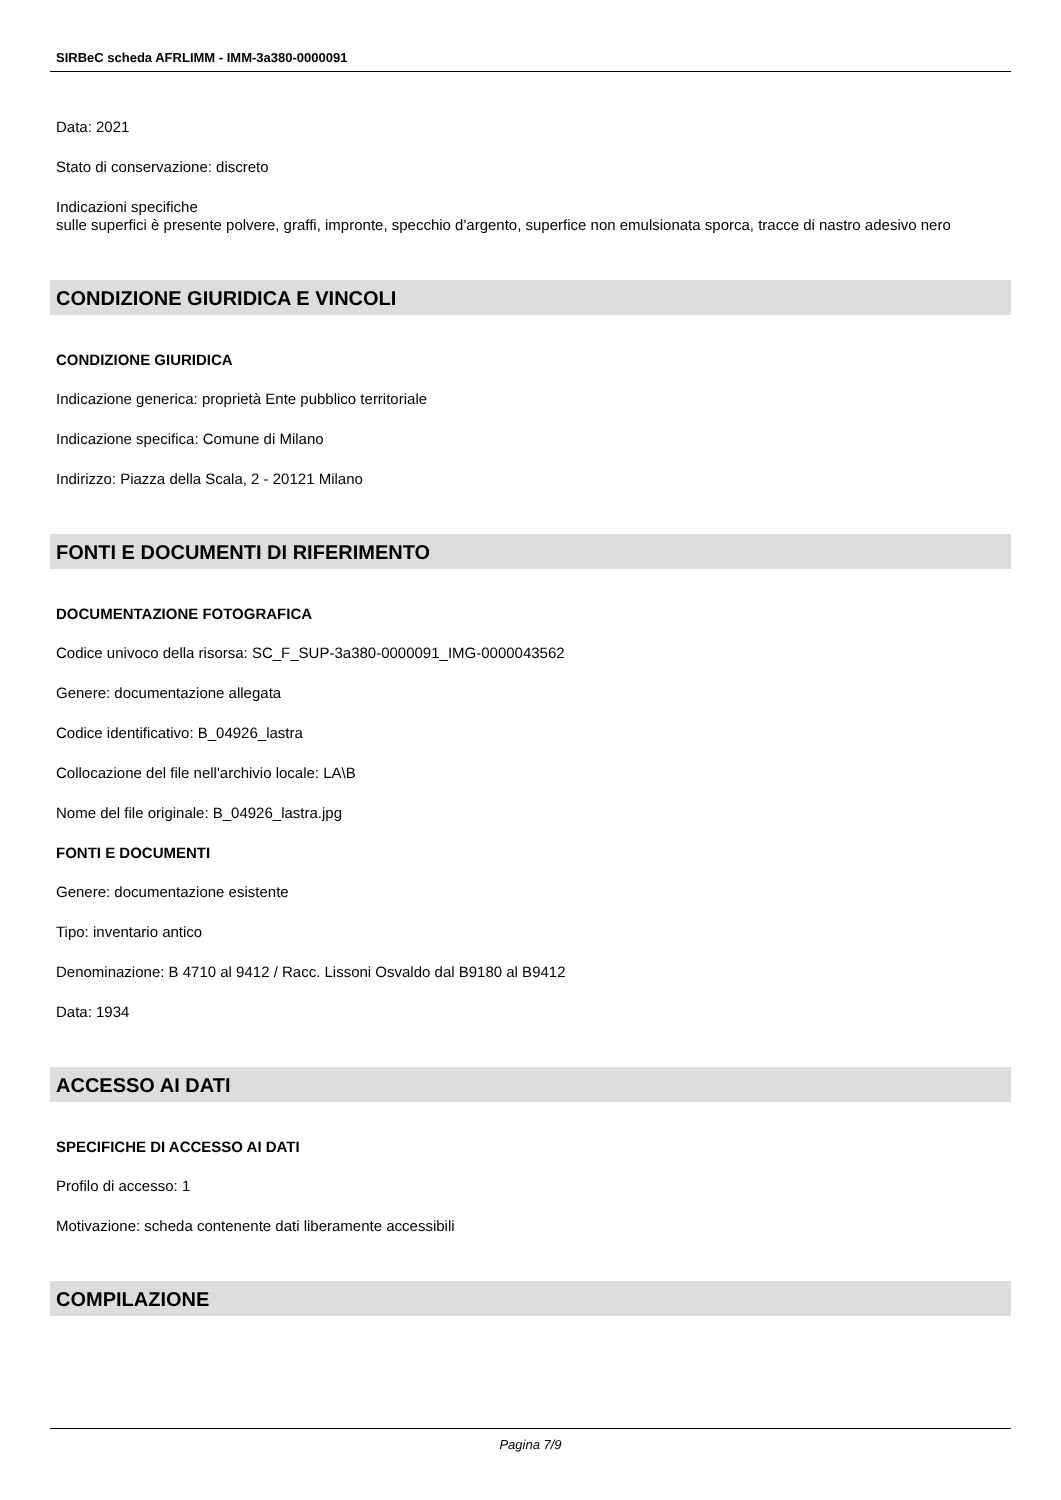SIRBeC scheda AFRLIMM - IMM-3a380-0000091
Data: 2021
Stato di conservazione: discreto
Indicazioni specifiche
sulle superfici è presente polvere, graffi, impronte, specchio d'argento, superfice non emulsionata sporca, tracce di nastro adesivo nero
CONDIZIONE GIURIDICA E VINCOLI
CONDIZIONE GIURIDICA
Indicazione generica: proprietà Ente pubblico territoriale
Indicazione specifica: Comune di Milano
Indirizzo: Piazza della Scala, 2 - 20121 Milano
FONTI E DOCUMENTI DI RIFERIMENTO
DOCUMENTAZIONE FOTOGRAFICA
Codice univoco della risorsa: SC_F_SUP-3a380-0000091_IMG-0000043562
Genere: documentazione allegata
Codice identificativo: B_04926_lastra
Collocazione del file nell'archivio locale: LA\B
Nome del file originale: B_04926_lastra.jpg
FONTI E DOCUMENTI
Genere: documentazione esistente
Tipo: inventario antico
Denominazione: B 4710 al 9412 / Racc. Lissoni Osvaldo dal B9180 al B9412
Data: 1934
ACCESSO AI DATI
SPECIFICHE DI ACCESSO AI DATI
Profilo di accesso: 1
Motivazione: scheda contenente dati liberamente accessibili
COMPILAZIONE
Pagina 7/9